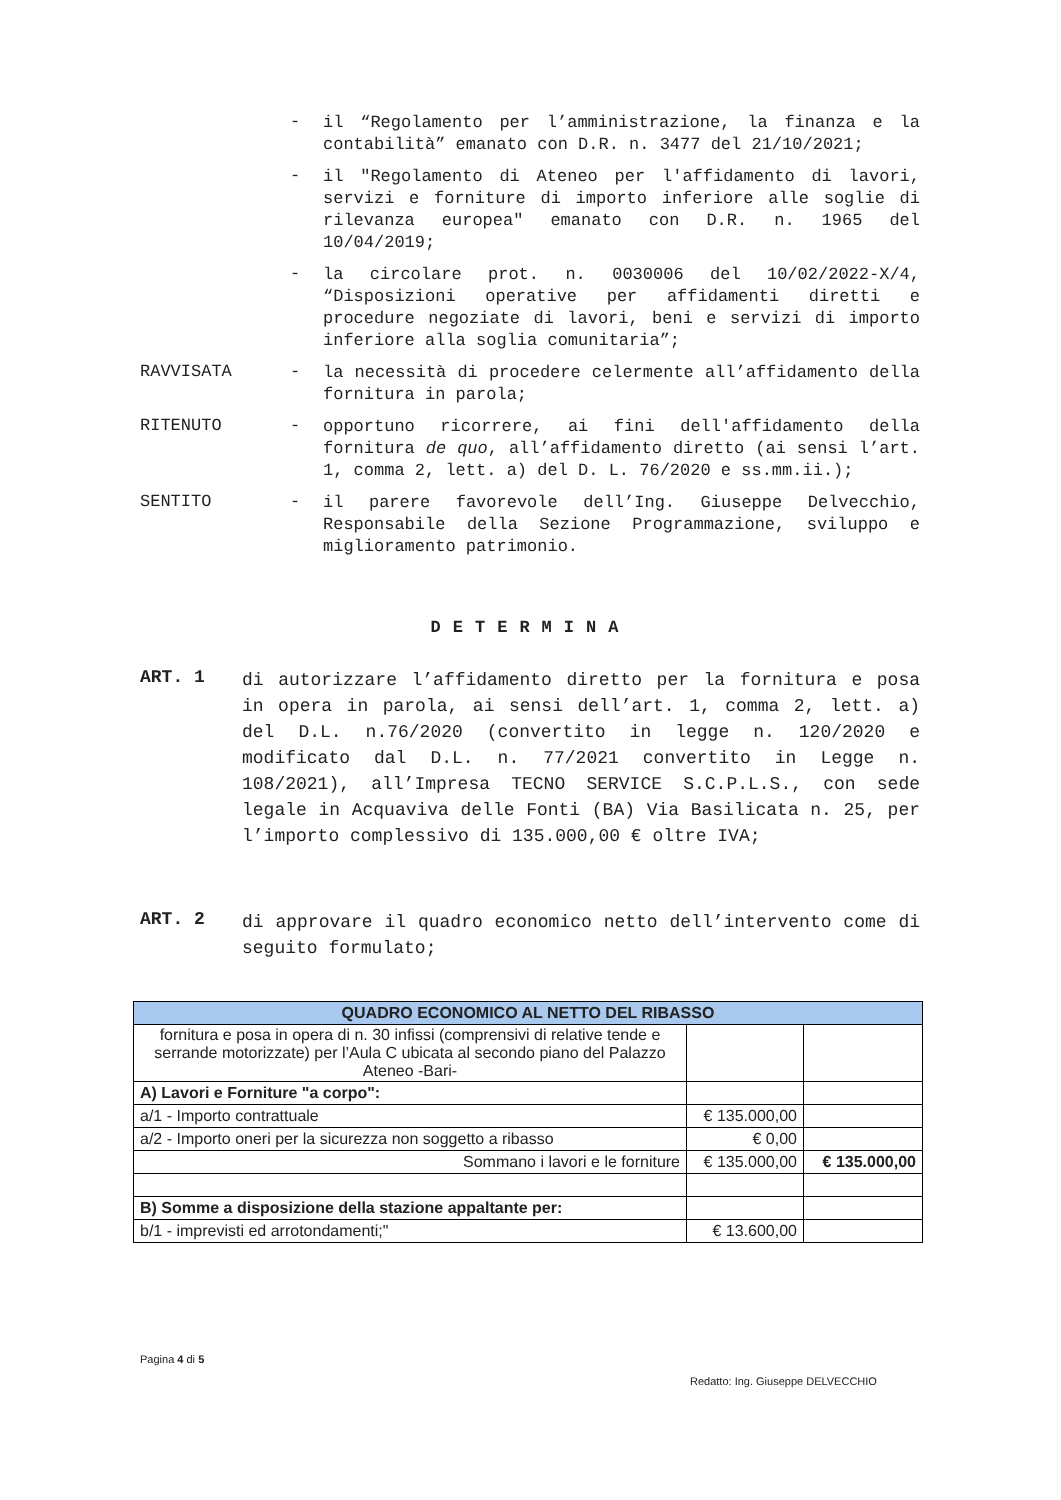-
il “Regolamento per l’amministrazione, la finanza e la contabilità” emanato con D.R. n. 3477 del 21/10/2021;
-
il "Regolamento di Ateneo per l'affidamento di lavori, servizi e forniture di importo inferiore alle soglie di rilevanza europea" emanato con D.R. n. 1965 del 10/04/2019;
-
la circolare prot. n. 0030006 del 10/02/2022-X/4, “Disposizioni operative per affidamenti diretti e procedure negoziate di lavori, beni e servizi di importo inferiore alla soglia comunitaria”;
RAVVISATA -
la necessità di procedere celermente all’affidamento della fornitura in parola;
RITENUTO -
opportuno ricorrere, ai fini dell'affidamento della fornitura de quo, all’affidamento diretto (ai sensi l’art. 1, comma 2, lett. a) del D. L. 76/2020 e ss.mm.ii.);
SENTITO -
il parere favorevole dell’Ing. Giuseppe Delvecchio, Responsabile della Sezione Programmazione, sviluppo e miglioramento patrimonio.
DETERMINA
ART. 1
di autorizzare l’affidamento diretto per la fornitura e posa in opera in parola, ai sensi dell’art. 1, comma 2, lett. a) del D.L. n.76/2020 (convertito in legge n. 120/2020 e modificato dal D.L. n. 77/2021 convertito in Legge n. 108/2021), all’Impresa TECNO SERVICE S.C.P.L.S., con sede legale in Acquaviva delle Fonti (BA) Via Basilicata n. 25, per l’importo complessivo di 135.000,00 € oltre IVA;
ART. 2
di approvare il quadro economico netto dell’intervento come di seguito formulato;
| QUADRO ECONOMICO AL NETTO DEL RIBASSO | | |
| fornitura e posa in opera di n. 30 infissi (comprensivi di relative tende e serrande motorizzate) per l’Aula C ubicata al secondo piano del Palazzo Ateneo -Bari- | | |
| A) Lavori e Forniture "a corpo": | | |
| a/1 - Importo contrattuale | € 135.000,00 | |
| a/2 - Importo oneri per la sicurezza non soggetto a ribasso | € 0,00 | |
| Sommano i lavori e le forniture | € 135.000,00 | € 135.000,00 |
| B) Somme a disposizione della stazione appaltante per: | | |
| b/1 - imprevisti ed arrotondamenti;" | € 13.600,00 | |
Pagina 4 di 5
Redatto: Ing. Giuseppe DELVECCHIO